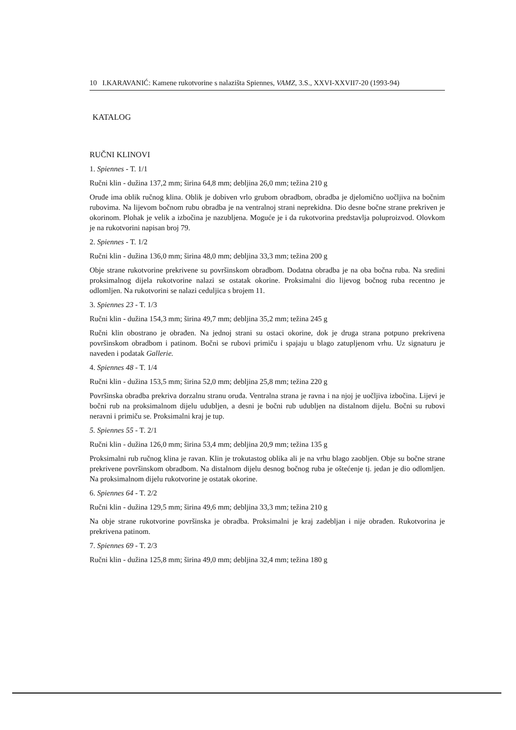10 I.KARAVANIĆ: Kamene rukotvorine s nalazišta Spiennes, VAMZ, 3.S., XXVI-XXVII7-20 (1993-94)
KATALOG
RUČNI KLINOVI
1. Spiennes - T. 1/1
Ručni klin - dužina 137,2 mm; širina 64,8 mm; debljina 26,0 mm; težina 210 g
Oruđe ima oblik ručnog klina. Oblik je dobiven vrlo grubom obradbom, obradba je djelomično uočljiva na bočnim rubovima. Na lijevom bočnom rubu obradba je na ventralnoj strani neprekidna. Dio desne bočne strane prekriven je okorinom. Plohak je velik a izbočina je nazubljena. Moguće je i da rukotvorina predstavlja poluproizvod. Olovkom je na rukotvorini napisan broj 79.
2. Spiennes - T. 1/2
Ručni klin - dužina 136,0 mm; širina 48,0 mm; debljina 33,3 mm; težina 200 g
Obje strane rukotvorine prekrivene su površinskom obradbom. Dodatna obradba je na oba bočna ruba. Na sredini proksimalnog dijela rukotvorine nalazi se ostatak okorine. Proksimalni dio lijevog bočnog ruba recentno je odlomljen. Na rukotvorini se nalazi ceduljica s brojem 11.
3. Spiennes 23 - T. 1/3
Ručni klin - dužina 154,3 mm; širina 49,7 mm; debljina 35,2 mm; težina 245 g
Ručni klin obostrano je obrađen. Na jednoj strani su ostaci okorine, dok je druga strana potpuno prekrivena površinskom obradbom i patinom. Bočni se rubovi primiču i spajaju u blago zatupljenom vrhu. Uz signaturu je naveden i podatak Gallerie.
4. Spiennes 48 - T. 1/4
Ručni klin - dužina 153,5 mm; širina 52,0 mm; debljina 25,8 mm; težina 220 g
Površinska obradba prekriva dorzalnu stranu oruđa. Ventralna strana je ravna i na njoj je uočljiva izbočina. Lijevi je bočni rub na proksimalnom dijelu udubljen, a desni je bočni rub udubljen na distalnom dijelu. Bočni su rubovi neravni i primiču se. Proksimalni kraj je tup.
5. Spiennes 55 - T. 2/1
Ručni klin - dužina 126,0 mm; širina 53,4 mm; debljina 20,9 mm; težina 135 g
Proksimalni rub ručnog klina je ravan. Klin je trokutastog oblika ali je na vrhu blago zaobljen. Obje su bočne strane prekrivene površinskom obradbom. Na distalnom dijelu desnog bočnog ruba je oštećenje tj. jedan je dio odlomljen. Na proksimalnom dijelu rukotvorine je ostatak okorine.
6. Spiennes 64 - T. 2/2
Ručni klin - dužina 129,5 mm; širina 49,6 mm; debljina 33,3 mm; težina 210 g
Na obje strane rukotvorine površinska je obradba. Proksimalni je kraj zadebljan i nije obrađen. Rukotvorina je prekrivena patinom.
7. Spiennes 69 - T. 2/3
Ručni klin - dužina 125,8 mm; širina 49,0 mm; debljina 32,4 mm; težina 180 g